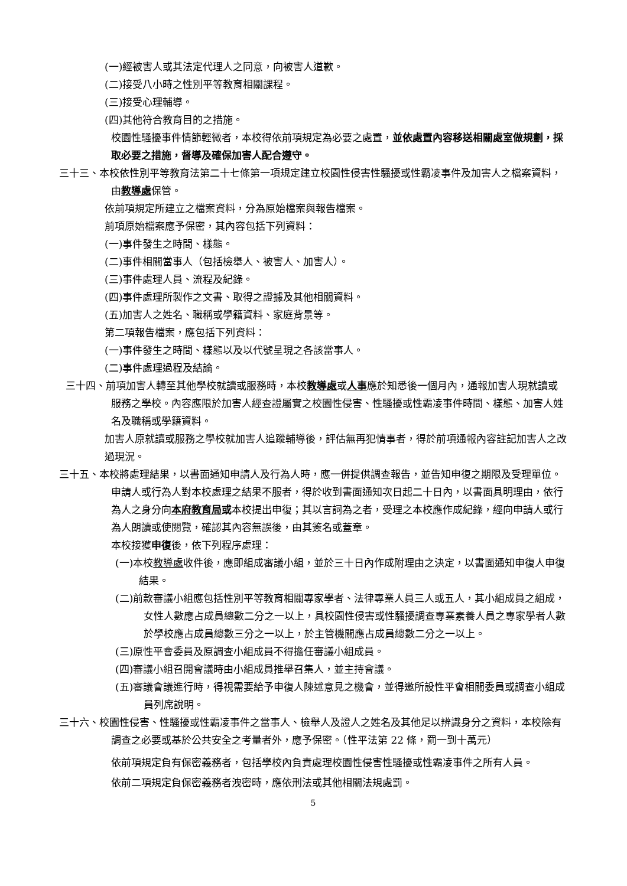(一)經被害人或其法定代理人之同意，向被害人道歉。
(二)接受八小時之性別平等教育相關課程。
(三)接受心理輔導。
(四)其他符合教育目的之措施。
校園性騷擾事件情節輕微者，本校得依前項規定為必要之處置，並依處置內容移送相關處室做規劃，採取必要之措施，督導及確保加害人配合遵守。
三十三、本校依性別平等教育法第二十七條第一項規定建立校園性侵害性騷擾或性霸凌事件及加害人之檔案資料，由教導處保管。
依前項規定所建立之檔案資料，分為原始檔案與報告檔案。
前項原始檔案應予保密，其內容包括下列資料：
(一)事件發生之時間、樣態。
(二)事件相關當事人（包括檢舉人、被害人、加害人）。
(三)事件處理人員、流程及紀錄。
(四)事件處理所製作之文書、取得之證據及其他相關資料。
(五)加害人之姓名、職稱或學籍資料、家庭背景等。
第二項報告檔案，應包括下列資料：
(一)事件發生之時間、樣態以及以代號呈現之各該當事人。
(二)事件處理過程及結論。
三十四、前項加害人轉至其他學校就讀或服務時，本校教導處或人事應於知悉後一個月內，通報加害人現就讀或服務之學校。內容應限於加害人經查證屬實之校園性侵害、性騷擾或性霸凌事件時間、樣態、加害人姓名及職稱或學籍資料。
加害人原就讀或服務之學校就加害人追蹤輔導後，評估無再犯情事者，得於前項通報內容註記加害人之改過現況。
三十五、本校將處理結果，以書面通知申請人及行為人時，應一併提供調查報告，並告知申復之期限及受理單位。
申請人或行為人對本校處理之結果不服者，得於收到書面通知次日起二十日內，以書面具明理由，依行為人之身分向本府教育局或本校提出申復；其以言詞為之者，受理之本校應作成紀錄，經向申請人或行為人朗讀或使閱覽，確認其內容無誤後，由其簽名或蓋章。
本校接獲申復後，依下列程序處理：
(一)本校教導處收件後，應即組成審議小組，並於三十日內作成附理由之決定，以書面通知申復人申復結果。
(二)前款審議小組應包括性別平等教育相關專家學者、法律專業人員三人或五人，其小組成員之組成，女性人數應占成員總數二分之一以上，具校園性侵害或性騷擾調查專業素養人員之專家學者人數於學校應占成員總數三分之一以上，於主管機關應占成員總數二分之一以上。
(三)原性平會委員及原調查小組成員不得擔任審議小組成員。
(四)審議小組召開會議時由小組成員推舉召集人，並主持會議。
(五)審議會議進行時，得視需要給予申復人陳述意見之機會，並得邀所設性平會相關委員或調查小組成員列席說明。
三十六、校園性侵害、性騷擾或性霸凌事件之當事人、檢舉人及證人之姓名及其他足以辨識身分之資料，本校除有調查之必要或基於公共安全之考量者外，應予保密。（性平法第 22 條，罰一到十萬元）
依前項規定負有保密義務者，包括學校內負責處理校園性侵害性騷擾或性霸凌事件之所有人員。
依前二項規定負保密義務者洩密時，應依刑法或其他相關法規處罰。
5